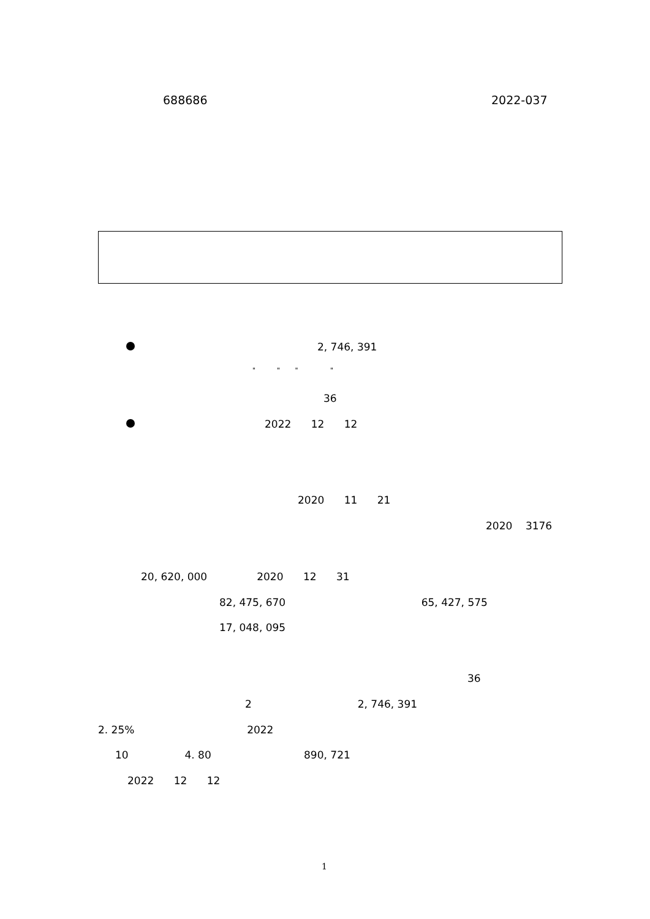688686
2022-037
2, 746, 391
" " " "
36
2022 12 12
2020 11 21
2020 3176
20, 620, 000 2020 12 31
82, 475, 670 65, 427, 575
17, 048, 095
36
2 2, 746, 391
2. 25% 2022
10 4. 80 890, 721
2022 12 12
1